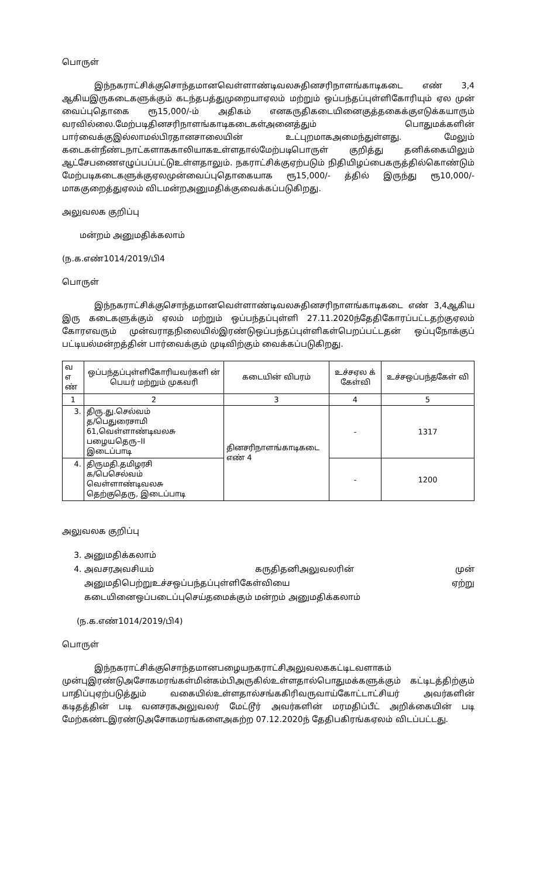பொருள்
இந்நகராட்சிக்குசொந்தமானவெள்ளாண்டிவலசுதினசரிநாளங்காடிகடை எண் 3,4 ஆகியஇருகடைகளுக்கும் கடந்தபத்துமுறையாஏலம் மற்றும் ஒப்பந்தப்புள்ளிகோரியும் ஏல முன் வைப்புதொகை ரூ15,000/-ம் அதிகம் எனகருதிகடையினைகுத்தகைக்குஎடுக்கயாரும் வரவில்லை.மேற்படிதினசரிநாளங்காடிகடைகள்அனைத்தும் பொதுமக்களின் பார்வைக்குஇல்லாமல்பிரதானசாலையின் உட்புறமாகஅமைந்துள்ளது. மேலும் கடைகள்நீண்டநாட்களாககாலியாகஉள்ளதால்மேற்படிபொருள் குறித்து தனிக்கையிலும் ஆட்சேபணைஎழுப்பப்பட்டுஉள்ளதாலும். நகராட்சிக்குஏற்படும் நிதியிழப்பைகருத்தில்கொண்டும் மேற்படிகடைகளுக்குஏலமுன்வைப்புதொகையாக ரூ15,000/- த்தில் இருந்து ரூ10,000/- மாககுறைத்துஏலம் விடமன்றஅனுமதிக்குவைக்கப்படுகிறது.
அலுவலக குறிப்பு
மன்றம் அனுமதிக்கலாம்
(ந.க.எண்1014/2019/பி4
பொருள்
இந்நகராட்சிக்குசொந்தமானவெள்ளாண்டிவலசுதினசரிநாளங்காடிகடை எண் 3,4ஆகிய இரு கடைகளுக்கும் ஏலம் மற்றும் ஒப்பந்தப்புள்ளி 27.11.2020ந்தேதிகோரப்பட்டதற்குஏலம் கோரஎவரும் முன்வராதநிலையில்இரண்டுஒப்பந்தப்புள்ளிகள்பெறப்பட்டதன் ஒப்புநோக்குப் பட்டியல்மன்றத்தின் பார்வைக்கும் முடிவிற்கும் வைக்கப்படுகிறது.
| வ எ ண் | ஒப்பந்தப்புள்ளிகோரியவர்களி ன் பெயர் மற்றும் முகவரி | கடையின் விபரம் | உச்சஏல க் கேள்வி | உச்சஒப்பந்தகேள் வி |
| --- | --- | --- | --- | --- |
| 1 | 2 | 3 | 4 | 5 |
| 3. | திரு.து.செல்வம் த/பெதுரைசாமி 61,வெள்ளாண்டிவலசு பழையதெரு–II இடைப்பாடி | தினசரிநாளங்காடிகடை எண் 4 | - | 1317 |
| 4. | திருமதி.தமிழரசி க/பெசெல்வம் வெள்ளாண்டிவலசு தெற்குதெரு, இடைப்பாடி | | - | 1200 |
அலுவலக குறிப்பு
3. அனுமதிக்கலாம்
4. அவசரஅவசியம் கருதிதனிஅலுவலரின் முன் அனுமதிபெற்றுஉச்சஒப்பந்தப்புள்ளிகேள்வியை ஏற்று கடையினைஒப்படைப்புசெய்தமைக்கும் மன்றம் அனுமதிக்கலாம்
(ந.க.எண்1014/2019/பி4)
பொருள்
இந்நகராட்சிக்குசொந்தமானபழையநகராட்சிஅலுவலககட்டிடவளாகம் முன்புஇரண்டுஅசோகமரங்கள்மின்கம்பிஅருகில்உள்ளதால்பொதுமக்களுக்கும் கட்டிடத்திற்கும் பாதிப்புஏற்படுத்தும் வகையில்உள்ளதால்சங்ககிரிவருவாய்கோட்டாட்சியர் அவர்களின் கடிதத்தின் படி வனசரகஅலுவலர் மேட்டூர் அவர்களின் மரமதிப்பீட் அறிக்கையின் படி மேற்கண்டஇரண்டுஅசோகமரங்களைஅகற்ற 07.12.2020ந் தேதிபகிரங்கஏலம் விடப்பட்டது.